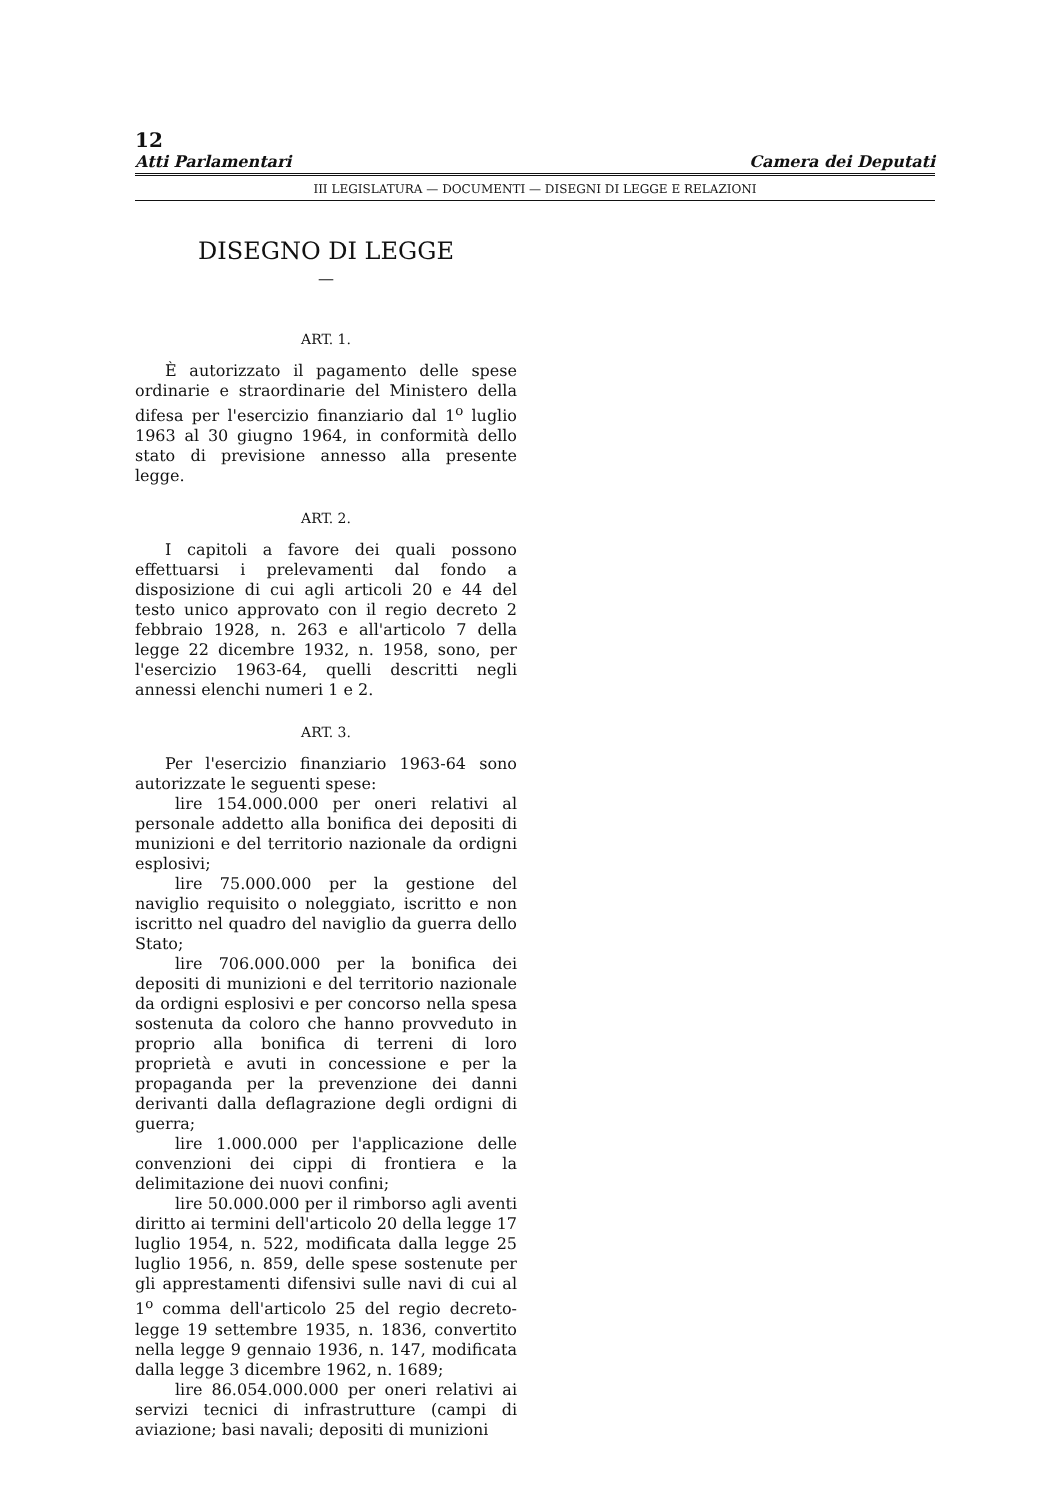12
Atti Parlamentari Camera dei Deputati
III LEGISLATURA — DOCUMENTI — DISEGNI DI LEGGE E RELAZIONI
DISEGNO DI LEGGE
—
ART. 1.
È autorizzato il pagamento delle spese ordinarie e straordinarie del Ministero della difesa per l'esercizio finanziario dal 1<sup>o</sup> luglio 1963 al 30 giugno 1964, in conformità dello stato di previsione annesso alla presente legge.
ART. 2.
I capitoli a favore dei quali possono effettuarsi i prelevamenti dal fondo a disposizione di cui agli articoli 20 e 44 del testo unico approvato con il regio decreto 2 febbraio 1928, n. 263 e all'articolo 7 della legge 22 dicembre 1932, n. 1958, sono, per l'esercizio 1963-64, quelli descritti negli annessi elenchi numeri 1 e 2.
ART. 3.
Per l'esercizio finanziario 1963-64 sono autorizzate le seguenti spese:
lire 154.000.000 per oneri relativi al personale addetto alla bonifica dei depositi di munizioni e del territorio nazionale da ordigni esplosivi;
lire 75.000.000 per la gestione del naviglio requisito o noleggiato, iscritto e non iscritto nel quadro del naviglio da guerra dello Stato;
lire 706.000.000 per la bonifica dei depositi di munizioni e del territorio nazionale da ordigni esplosivi e per concorso nella spesa sostenuta da coloro che hanno provveduto in proprio alla bonifica di terreni di loro proprietà e avuti in concessione e per la propaganda per la prevenzione dei danni derivanti dalla deflagrazione degli ordigni di guerra;
lire 1.000.000 per l'applicazione delle convenzioni dei cippi di frontiera e la delimitazione dei nuovi confini;
lire 50.000.000 per il rimborso agli aventi diritto ai termini dell'articolo 20 della legge 17 luglio 1954, n. 522, modificata dalla legge 25 luglio 1956, n. 859, delle spese sostenute per gli apprestamenti difensivi sulle navi di cui al 1<sup>o</sup> comma dell'articolo 25 del regio decreto-legge 19 settembre 1935, n. 1836, convertito nella legge 9 gennaio 1936, n. 147, modificata dalla legge 3 dicembre 1962, n. 1689;
lire 86.054.000.000 per oneri relativi ai servizi tecnici di infrastrutture (campi di aviazione; basi navali; depositi di munizioni